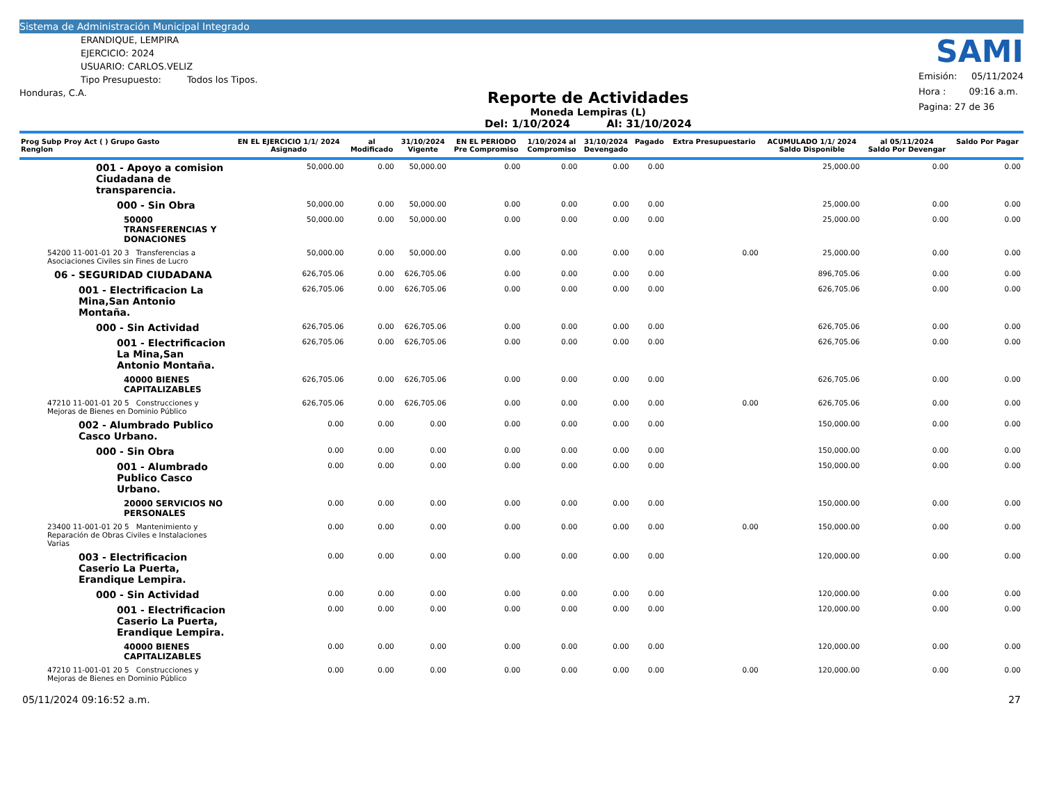Sistema de Administración Municipal Integrado
ERANDIQUE, LEMPIRA
EJERCICIO: 2024
USUARIO: CARLOS.VELIZ
Tipo Presupuesto: Todos los Tipos.
Honduras, C.A.
Reporte de Actividades
Moneda Lempiras (L)
Del: 1/10/2024 Al: 31/10/2024
SAMI
Emisión: 05/11/2024
Hora : 09:16 a.m.
Pagina: 27 de 36
| Prog Subp Proy Act ( ) Grupo Gasto Renglon | EN EL EJERCICIO 1/1/ 2024 Asignado | al Modificado | 31/10/2024 Vigente | EN EL PERIODO Pre Compromiso | 1/10/2024 al Compromiso | 31/10/2024 Devengado | Pagado | Extra Presupuestario | ACUMULADO 1/1/ 2024 Saldo Disponible | al 05/11/2024 Saldo Por Devengar | Saldo Por Pagar |
| --- | --- | --- | --- | --- | --- | --- | --- | --- | --- | --- | --- |
| 001 - Apoyo a comision Ciudadana de transparencia. | 50,000.00 | 0.00 | 50,000.00 | 0.00 | 0.00 | 0.00 | 0.00 | | 25,000.00 | 0.00 | 0.00 |
| 000 - Sin Obra | 50,000.00 | 0.00 | 50,000.00 | 0.00 | 0.00 | 0.00 | 0.00 | | 25,000.00 | 0.00 | 0.00 |
| 50000 TRANSFERENCIAS Y DONACIONES | 50,000.00 | 0.00 | 50,000.00 | 0.00 | 0.00 | 0.00 | 0.00 | | 25,000.00 | 0.00 | 0.00 |
| 54200 11-001-01 20 3 Transferencias a Asociaciones Civiles sin Fines de Lucro | 50,000.00 | 0.00 | 50,000.00 | 0.00 | 0.00 | 0.00 | 0.00 | 0.00 | 25,000.00 | 0.00 | 0.00 |
| 06 - SEGURIDAD CIUDADANA | 626,705.06 | 0.00 | 626,705.06 | 0.00 | 0.00 | 0.00 | 0.00 | | 896,705.06 | 0.00 | 0.00 |
| 001 - Electrificacion La Mina,San Antonio Montaña. | 626,705.06 | 0.00 | 626,705.06 | 0.00 | 0.00 | 0.00 | 0.00 | | 626,705.06 | 0.00 | 0.00 |
| 000 - Sin Actividad | 626,705.06 | 0.00 | 626,705.06 | 0.00 | 0.00 | 0.00 | 0.00 | | 626,705.06 | 0.00 | 0.00 |
| 001 - Electrificacion La Mina,San Antonio Montaña. | 626,705.06 | 0.00 | 626,705.06 | 0.00 | 0.00 | 0.00 | 0.00 | | 626,705.06 | 0.00 | 0.00 |
| 40000 BIENES CAPITALIZABLES | 626,705.06 | 0.00 | 626,705.06 | 0.00 | 0.00 | 0.00 | 0.00 | | 626,705.06 | 0.00 | 0.00 |
| 47210 11-001-01 20 5 Construcciones y Mejoras de Bienes en Dominio Público | 626,705.06 | 0.00 | 626,705.06 | 0.00 | 0.00 | 0.00 | 0.00 | 0.00 | 626,705.06 | 0.00 | 0.00 |
| 002 - Alumbrado Publico Casco Urbano. | 0.00 | 0.00 | 0.00 | 0.00 | 0.00 | 0.00 | 0.00 | | 150,000.00 | 0.00 | 0.00 |
| 000 - Sin Obra | 0.00 | 0.00 | 0.00 | 0.00 | 0.00 | 0.00 | 0.00 | | 150,000.00 | 0.00 | 0.00 |
| 001 - Alumbrado Publico Casco Urbano. | 0.00 | 0.00 | 0.00 | 0.00 | 0.00 | 0.00 | 0.00 | | 150,000.00 | 0.00 | 0.00 |
| 20000 SERVICIOS NO PERSONALES | 0.00 | 0.00 | 0.00 | 0.00 | 0.00 | 0.00 | 0.00 | | 150,000.00 | 0.00 | 0.00 |
| 23400 11-001-01 20 5 Mantenimiento y Reparación de Obras Civiles e Instalaciones Varias | 0.00 | 0.00 | 0.00 | 0.00 | 0.00 | 0.00 | 0.00 | 0.00 | 150,000.00 | 0.00 | 0.00 |
| 003 - Electrificacion Caserio La Puerta, Erandique Lempira. | 0.00 | 0.00 | 0.00 | 0.00 | 0.00 | 0.00 | 0.00 | | 120,000.00 | 0.00 | 0.00 |
| 000 - Sin Actividad | 0.00 | 0.00 | 0.00 | 0.00 | 0.00 | 0.00 | 0.00 | | 120,000.00 | 0.00 | 0.00 |
| 001 - Electrificacion Caserio La Puerta, Erandique Lempira. | 0.00 | 0.00 | 0.00 | 0.00 | 0.00 | 0.00 | 0.00 | | 120,000.00 | 0.00 | 0.00 |
| 40000 BIENES CAPITALIZABLES | 0.00 | 0.00 | 0.00 | 0.00 | 0.00 | 0.00 | 0.00 | | 120,000.00 | 0.00 | 0.00 |
| 47210 11-001-01 20 5 Construcciones y Mejoras de Bienes en Dominio Público | 0.00 | 0.00 | 0.00 | 0.00 | 0.00 | 0.00 | 0.00 | 0.00 | 120,000.00 | 0.00 | 0.00 |
05/11/2024 09:16:52 a.m. 27